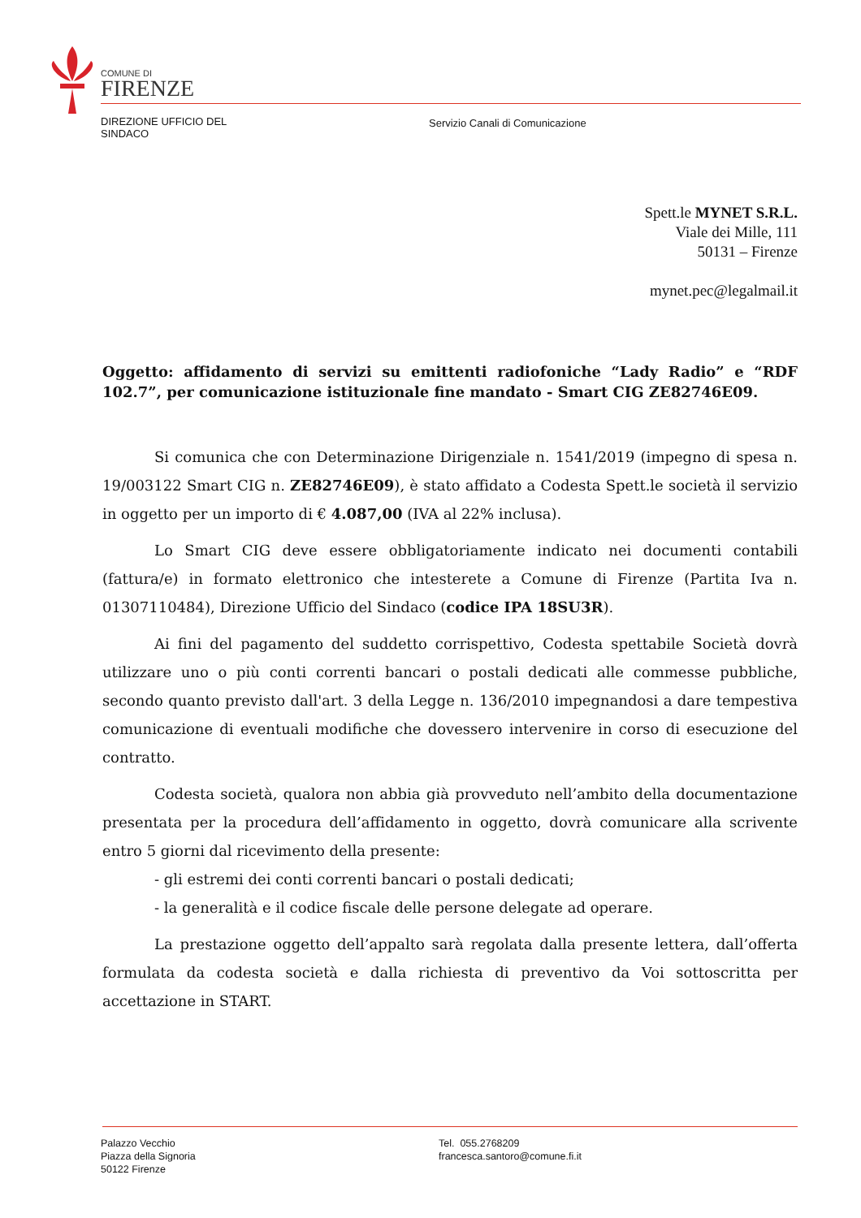COMUNE DI
FIRENZE
DIREZIONE UFFICIO DEL
SINDACO
Servizio Canali di Comunicazione
Spett.le MYNET S.R.L.
Viale dei Mille, 111
50131 – Firenze
mynet.pec@legalmail.it
Oggetto: affidamento di servizi su emittenti radiofoniche “Lady Radio” e “RDF 102.7”, per comunicazione istituzionale fine mandato - Smart CIG ZE82746E09.
Si comunica che con Determinazione Dirigenziale n. 1541/2019 (impegno di spesa n. 19/003122 Smart CIG n. ZE82746E09), è stato affidato a Codesta Spett.le società il servizio in oggetto per un importo di € 4.087,00 (IVA al 22% inclusa).
Lo Smart CIG deve essere obbligatoriamente indicato nei documenti contabili (fattura/e) in formato elettronico che intesterete a Comune di Firenze (Partita Iva n. 01307110484), Direzione Ufficio del Sindaco (codice IPA 18SU3R).
Ai fini del pagamento del suddetto corrispettivo, Codesta spettabile Società dovrà utilizzare uno o più conti correnti bancari o postali dedicati alle commesse pubbliche, secondo quanto previsto dall'art. 3 della Legge n. 136/2010 impegnandosi a dare tempestiva comunicazione di eventuali modifiche che dovessero intervenire in corso di esecuzione del contratto.
Codesta società, qualora non abbia già provveduto nell’ambito della documentazione presentata per la procedura dell’affidamento in oggetto, dovrà comunicare alla scrivente entro 5 giorni dal ricevimento della presente:
- gli estremi dei conti correnti bancari o postali dedicati;
- la generalità e il codice fiscale delle persone delegate ad operare.
La prestazione oggetto dell’appalto sarà regolata dalla presente lettera, dall’offerta formulata da codesta società e dalla richiesta di preventivo da Voi sottoscritta per accettazione in START.
Palazzo Vecchio
Piazza della Signoria
50122 Firenze
Tel. 055.2768209
francesca.santoro@comune.fi.it